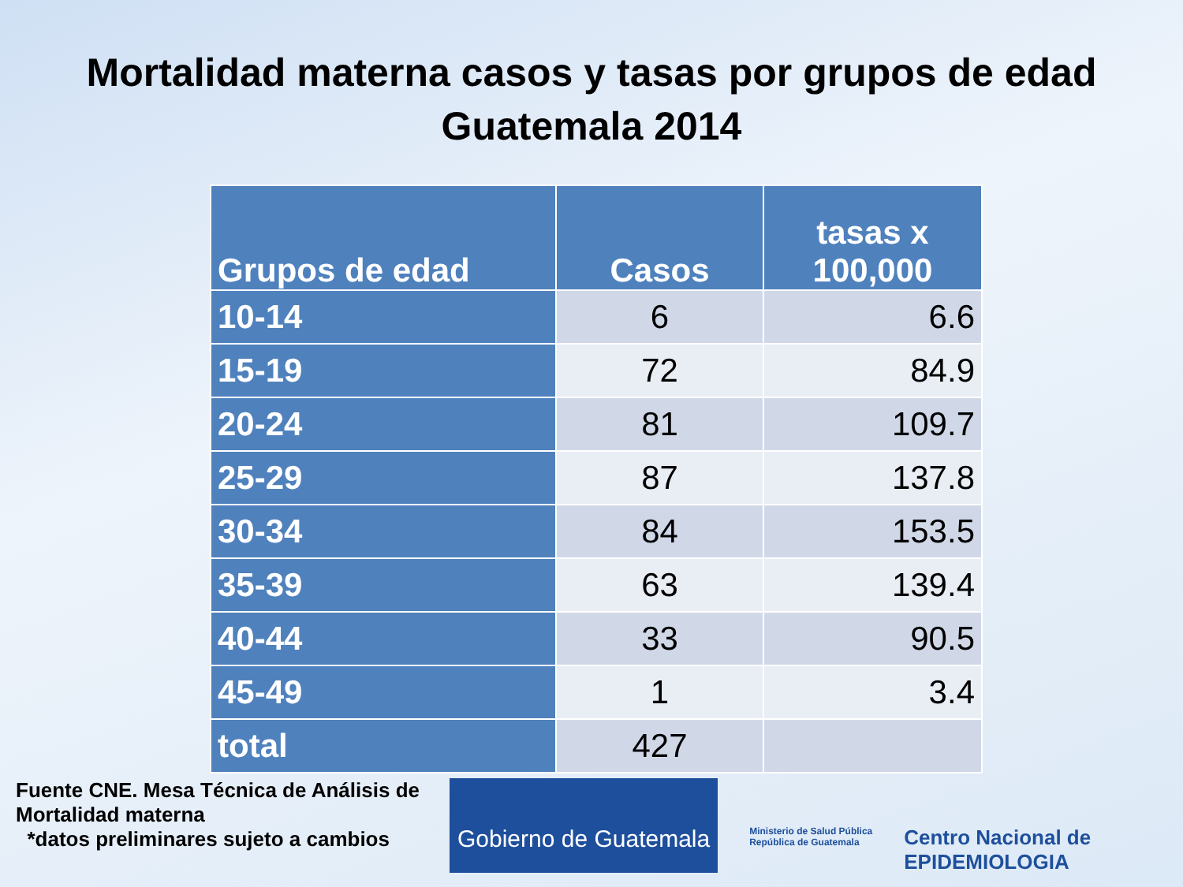Mortalidad materna casos y tasas por grupos de edad
Guatemala 2014
| Grupos de edad | Casos | tasas x 100,000 |
| --- | --- | --- |
| 10-14 | 6 | 6.6 |
| 15-19 | 72 | 84.9 |
| 20-24 | 81 | 109.7 |
| 25-29 | 87 | 137.8 |
| 30-34 | 84 | 153.5 |
| 35-39 | 63 | 139.4 |
| 40-44 | 33 | 90.5 |
| 45-49 | 1 | 3.4 |
| total | 427 | |
Fuente CNE. Mesa Técnica de Análisis de Mortalidad materna
*datos preliminares sujeto a cambios
Gobierno de Guatemala
Ministerio de Salud Pública
República de Guatemala
Centro Nacional de
EPIDEMIOLOGIA